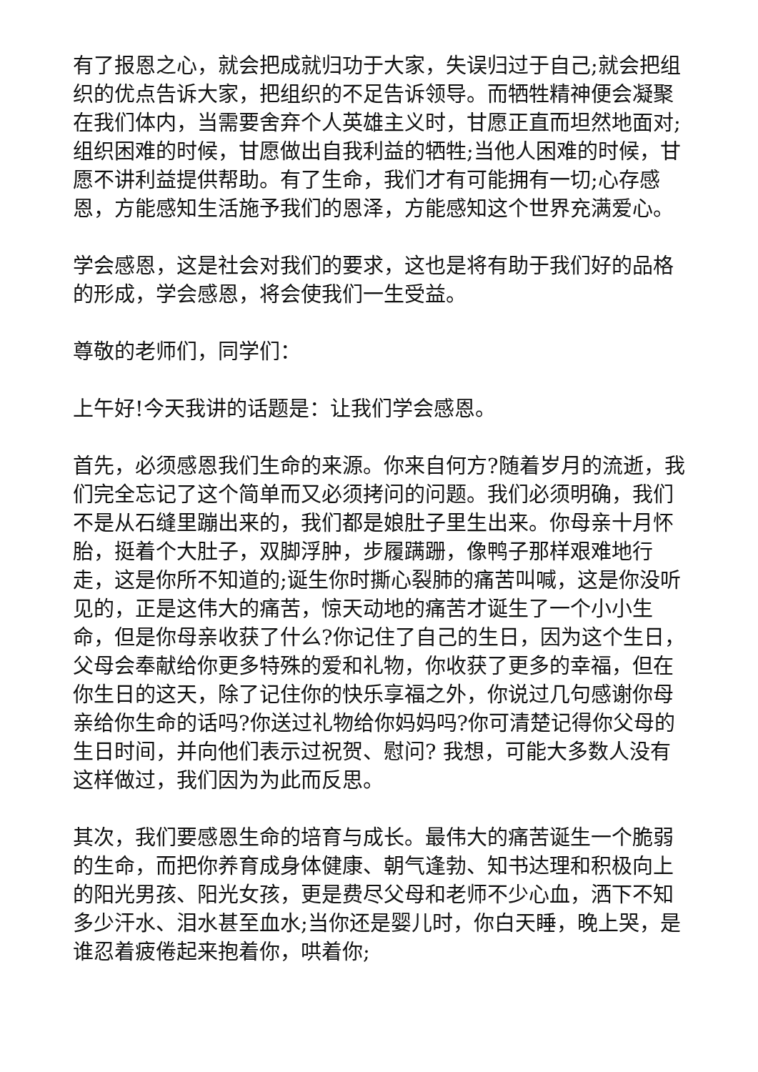有了报恩之心，就会把成就归功于大家，失误归过于自己;就会把组织的优点告诉大家，把组织的不足告诉领导。而牺牲精神便会凝聚在我们体内，当需要舍弃个人英雄主义时，甘愿正直而坦然地面对;组织困难的时候，甘愿做出自我利益的牺牲;当他人困难的时候，甘愿不讲利益提供帮助。有了生命，我们才有可能拥有一切;心存感恩，方能感知生活施予我们的恩泽，方能感知这个世界充满爱心。
学会感恩，这是社会对我们的要求，这也是将有助于我们好的品格的形成，学会感恩，将会使我们一生受益。
尊敬的老师们，同学们：
上午好!今天我讲的话题是：让我们学会感恩。
首先，必须感恩我们生命的来源。你来自何方?随着岁月的流逝，我们完全忘记了这个简单而又必须拷问的问题。我们必须明确，我们不是从石缝里蹦出来的，我们都是娘肚子里生出来。你母亲十月怀胎，挺着个大肚子，双脚浮肿，步履蹒跚，像鸭子那样艰难地行走，这是你所不知道的;诞生你时撕心裂肺的痛苦叫喊，这是你没听见的，正是这伟大的痛苦，惊天动地的痛苦才诞生了一个小小生命，但是你母亲收获了什么?你记住了自己的生日，因为这个生日，父母会奉献给你更多特殊的爱和礼物，你收获了更多的幸福，但在你生日的这天，除了记住你的快乐享福之外，你说过几句感谢你母亲给你生命的话吗?你送过礼物给你妈妈吗?你可清楚记得你父母的生日时间，并向他们表示过祝贺、慰问? 我想，可能大多数人没有这样做过，我们因为为此而反思。
其次，我们要感恩生命的培育与成长。最伟大的痛苦诞生一个脆弱的生命，而把你养育成身体健康、朝气逢勃、知书达理和积极向上的阳光男孩、阳光女孩，更是费尽父母和老师不少心血，洒下不知多少汗水、泪水甚至血水;当你还是婴儿时，你白天睡，晚上哭，是谁忍着疲倦起来抱着你，哄着你;